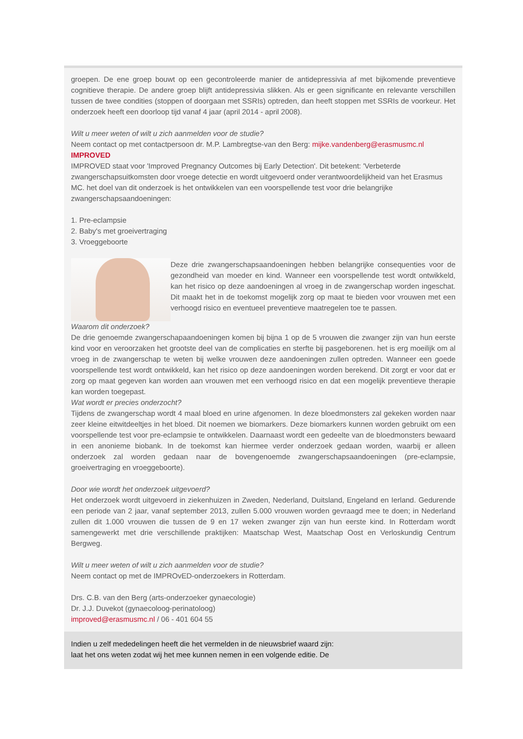groepen. De ene groep bouwt op een gecontroleerde manier de antidepressivia af met bijkomende preventieve cognitieve therapie. De andere groep blijft antidepressivia slikken. Als er geen significante en relevante verschillen tussen de twee condities (stoppen of doorgaan met SSRIs) optreden, dan heeft stoppen met SSRIs de voorkeur. Het onderzoek heeft een doorloop tijd vanaf 4 jaar (april 2014 - april 2008).
Wilt u meer weten of wilt u zich aanmelden voor de studie?
Neem contact op met contactpersoon dr. M.P. Lambregtse-van den Berg: mijke.vandenberg@erasmusmc.nl
IMPROVED
IMPROVED staat voor 'Improved Pregnancy Outcomes bij Early Detection'. Dit betekent: 'Verbeterde zwangerschapsuitkomsten door vroege detectie en wordt uitgevoerd onder verantwoordelijkheid van het Erasmus MC. het doel van dit onderzoek is het ontwikkelen van een voorspellende test voor drie belangrijke zwangerschapsaandoeningen:
1. Pre-eclampsie
2. Baby's met groeivertraging
3. Vroeggeboorte
Deze drie zwangerschapsaandoeningen hebben belangrijke consequenties voor de gezondheid van moeder en kind. Wanneer een voorspellende test wordt ontwikkeld, kan het risico op deze aandoeningen al vroeg in de zwangerschap worden ingeschat. Dit maakt het in de toekomst mogelijk zorg op maat te bieden voor vrouwen met een verhoogd risico en eventueel preventieve maatregelen toe te passen.
Waarom dit onderzoek?
De drie genoemde zwangerschapaandoeningen komen bij bijna 1 op de 5 vrouwen die zwanger zijn van hun eerste kind voor en veroorzaken het grootste deel van de complicaties en sterfte bij pasgeborenen. het is erg moeilijk om al vroeg in de zwangerschap te weten bij welke vrouwen deze aandoeningen zullen optreden. Wanneer een goede voorspellende test wordt ontwikkeld, kan het risico op deze aandoeningen worden berekend. Dit zorgt er voor dat er zorg op maat gegeven kan worden aan vrouwen met een verhoogd risico en dat een mogelijk preventieve therapie kan worden toegepast.
Wat wordt er precies onderzocht?
Tijdens de zwangerschap wordt 4 maal bloed en urine afgenomen. In deze bloedmonsters zal gekeken worden naar zeer kleine eitwitdeeltjes in het bloed. Dit noemen we biomarkers. Deze biomarkers kunnen worden gebruikt om een voorspellende test voor pre-eclampsie te ontwikkelen. Daarnaast wordt een gedeelte van de bloedmonsters bewaard in een anonieme biobank. In de toekomst kan hiermee verder onderzoek gedaan worden, waarbij er alleen onderzoek zal worden gedaan naar de bovengenoemde zwangerschapsaandoeningen (pre-eclampsie, groeivertraging en vroeggeboorte).
Door wie wordt het onderzoek uitgevoerd?
Het onderzoek wordt uitgevoerd in ziekenhuizen in Zweden, Nederland, Duitsland, Engeland en Ierland. Gedurende een periode van 2 jaar, vanaf september 2013, zullen 5.000 vrouwen worden gevraagd mee te doen; in Nederland zullen dit 1.000 vrouwen die tussen de 9 en 17 weken zwanger zijn van hun eerste kind. In Rotterdam wordt samengewerkt met drie verschillende praktijken: Maatschap West, Maatschap Oost en Verloskundig Centrum Bergweg.
Wilt u meer weten of wilt u zich aanmelden voor de studie?
Neem contact op met de IMPROvED-onderzoekers in Rotterdam.
Drs. C.B. van den Berg (arts-onderzoeker gynaecologie)
Dr. J.J. Duvekot (gynaecoloog-perinatoloog)
improved@erasmusmc.nl / 06 - 401 604 55
Indien u zelf mededelingen heeft die het vermelden in de nieuwsbrief waard zijn:
laat het ons weten zodat wij het mee kunnen nemen in een volgende editie. De